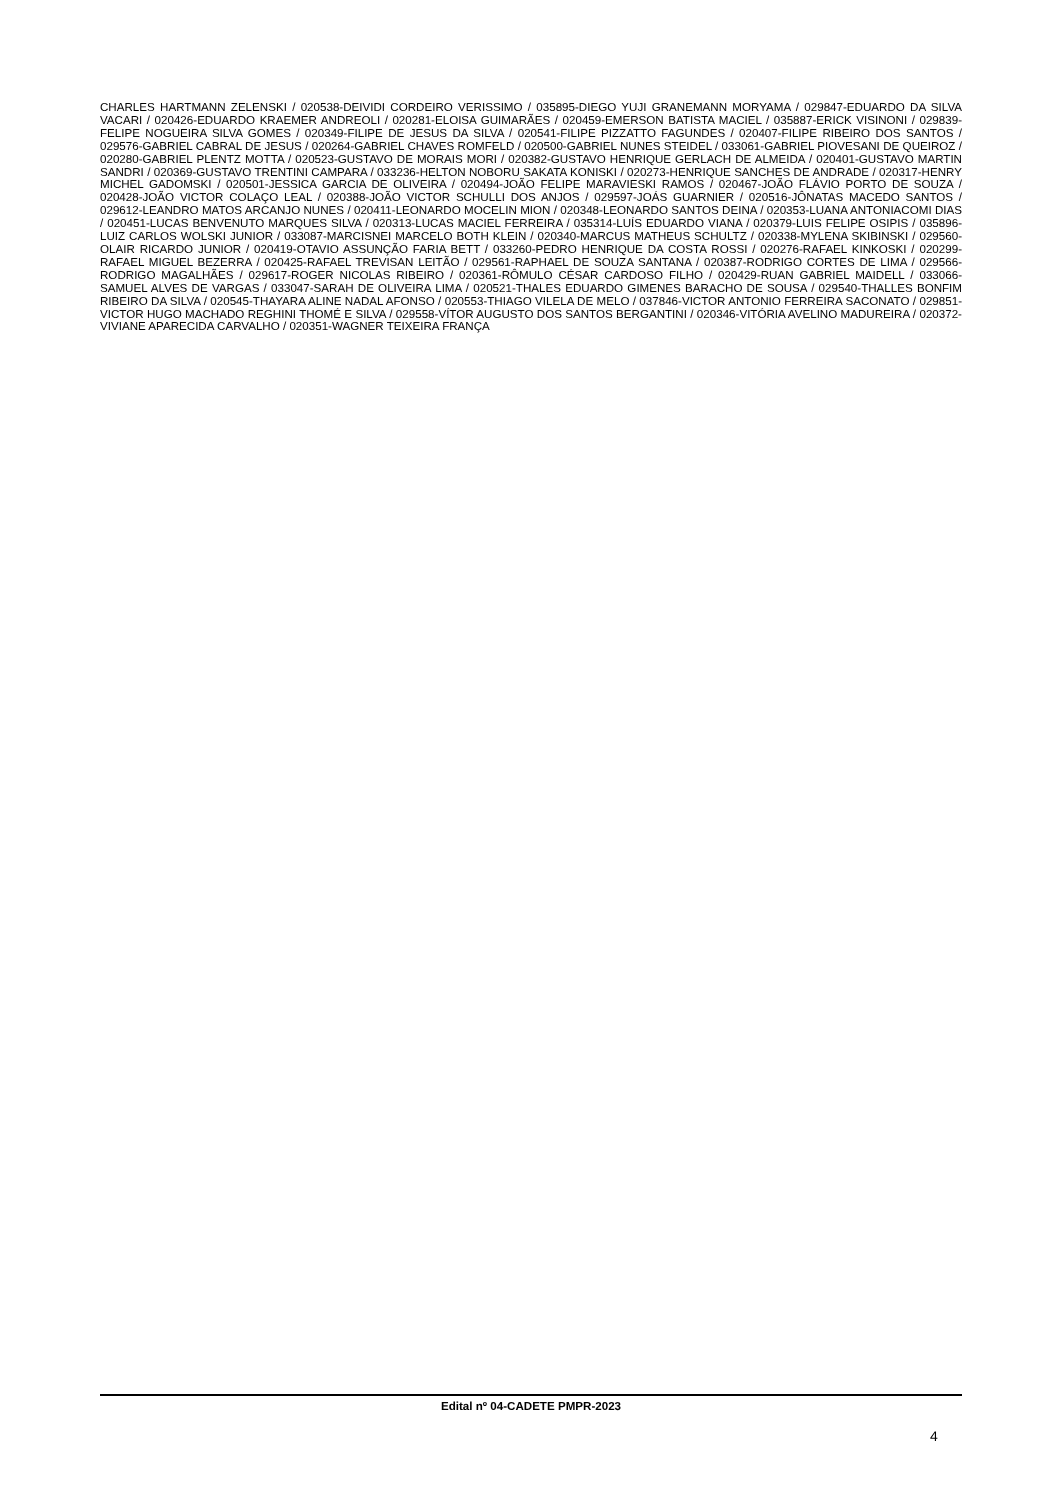CHARLES HARTMANN ZELENSKI / 020538-DEIVIDI CORDEIRO VERISSIMO / 035895-DIEGO YUJI GRANEMANN MORYAMA / 029847-EDUARDO DA SILVA VACARI / 020426-EDUARDO KRAEMER ANDREOLI / 020281-ELOISA GUIMARÃES / 020459-EMERSON BATISTA MACIEL / 035887-ERICK VISINONI / 029839-FELIPE NOGUEIRA SILVA GOMES / 020349-FILIPE DE JESUS DA SILVA / 020541-FILIPE PIZZATTO FAGUNDES / 020407-FILIPE RIBEIRO DOS SANTOS / 029576-GABRIEL CABRAL DE JESUS / 020264-GABRIEL CHAVES ROMFELD / 020500-GABRIEL NUNES STEIDEL / 033061-GABRIEL PIOVESANI DE QUEIROZ / 020280-GABRIEL PLENTZ MOTTA / 020523-GUSTAVO DE MORAIS MORI / 020382-GUSTAVO HENRIQUE GERLACH DE ALMEIDA / 020401-GUSTAVO MARTIN SANDRI / 020369-GUSTAVO TRENTINI CAMPARA / 033236-HELTON NOBORU SAKATA KONISKI / 020273-HENRIQUE SANCHES DE ANDRADE / 020317-HENRY MICHEL GADOMSKI / 020501-JESSICA GARCIA DE OLIVEIRA / 020494-JOÃO FELIPE MARAVIESKI RAMOS / 020467-JOÃO FLÁVIO PORTO DE SOUZA / 020428-JOÃO VICTOR COLAÇO LEAL / 020388-JOÃO VICTOR SCHULLI DOS ANJOS / 029597-JOÁS GUARNIER / 020516-JÔNATAS MACEDO SANTOS / 029612-LEANDRO MATOS ARCANJO NUNES / 020411-LEONARDO MOCELIN MION / 020348-LEONARDO SANTOS DEINA / 020353-LUANA ANTONIACOMI DIAS / 020451-LUCAS BENVENUTO MARQUES SILVA / 020313-LUCAS MACIEL FERREIRA / 035314-LUÍS EDUARDO VIANA / 020379-LUIS FELIPE OSIPIS / 035896-LUIZ CARLOS WOLSKI JUNIOR / 033087-MARCISNEI MARCELO BOTH KLEIN / 020340-MARCUS MATHEUS SCHULTZ / 020338-MYLENA SKIBINSKI / 029560-OLAIR RICARDO JUNIOR / 020419-OTAVIO ASSUNÇÃO FARIA BETT / 033260-PEDRO HENRIQUE DA COSTA ROSSI / 020276-RAFAEL KINKOSKI / 020299-RAFAEL MIGUEL BEZERRA / 020425-RAFAEL TREVISAN LEITÃO / 029561-RAPHAEL DE SOUZA SANTANA / 020387-RODRIGO CORTES DE LIMA / 029566-RODRIGO MAGALHÃES / 029617-ROGER NICOLAS RIBEIRO / 020361-RÔMULO CÉSAR CARDOSO FILHO / 020429-RUAN GABRIEL MAIDELL / 033066-SAMUEL ALVES DE VARGAS / 033047-SARAH DE OLIVEIRA LIMA / 020521-THALES EDUARDO GIMENES BARACHO DE SOUSA / 029540-THALLES BONFIM RIBEIRO DA SILVA / 020545-THAYARA ALINE NADAL AFONSO / 020553-THIAGO VILELA DE MELO / 037846-VICTOR ANTONIO FERREIRA SACONATO / 029851-VICTOR HUGO MACHADO REGHINI THOMÉ E SILVA / 029558-VÍTOR AUGUSTO DOS SANTOS BERGANTINI / 020346-VITÓRIA AVELINO MADUREIRA / 020372-VIVIANE APARECIDA CARVALHO / 020351-WAGNER TEIXEIRA FRANÇA
Edital nº 04-CADETE PMPR-2023
4